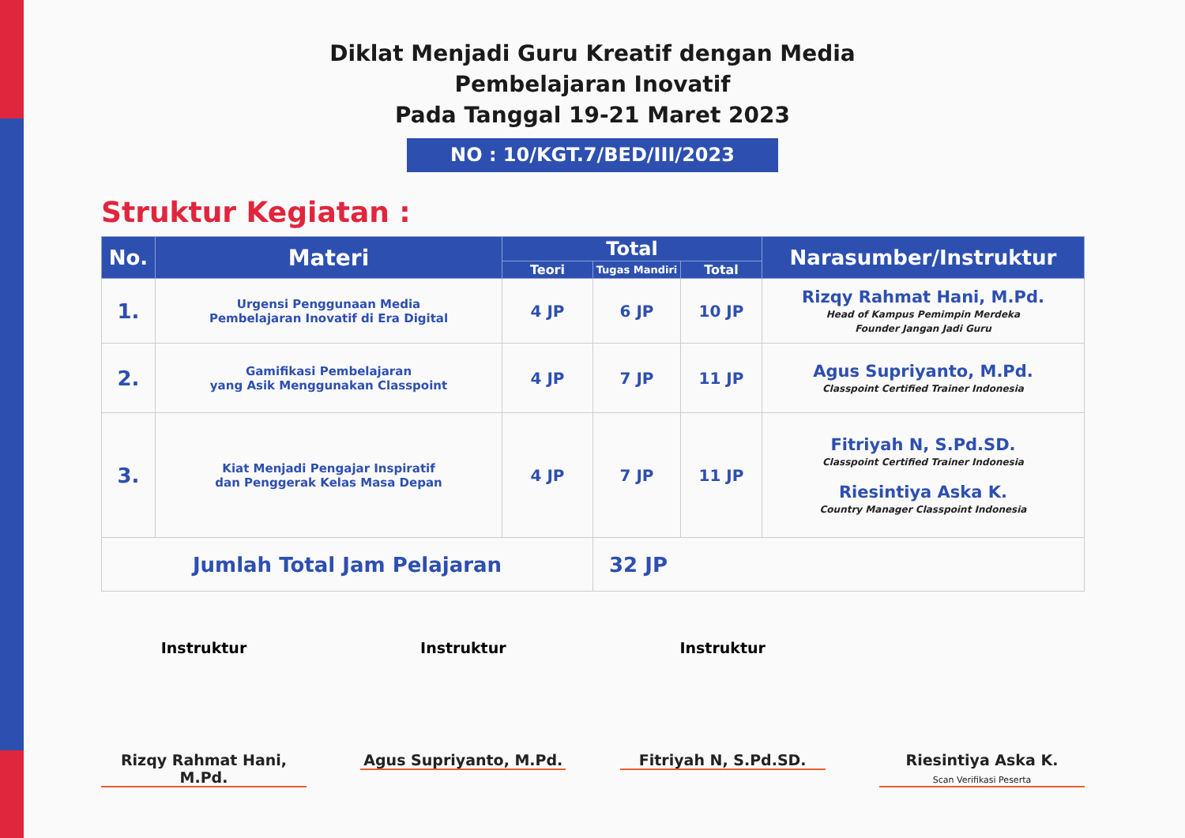Diklat Menjadi Guru Kreatif dengan Media
Pembelajaran Inovatif
Pada Tanggal 19-21 Maret 2023
NO : 10/KGT.7/BED/III/2023
Struktur Kegiatan :
| No. | Materi | Total | | | Narasumber/Instruktur |
| --- | --- | --- | --- | --- | --- |
| | | Teori | Tugas Mandiri | Total | |
| 1. | Urgensi Penggunaan Media Pembelajaran Inovatif di Era Digital | 4 JP | 6 JP | 10 JP | Rizqy Rahmat Hani, M.Pd. Head of Kampus Pemimpin Merdeka Founder Jangan Jadi Guru |
| 2. | Gamifikasi Pembelajaran yang Asik Menggunakan Classpoint | 4 JP | 7 JP | 11 JP | Agus Supriyanto, M.Pd. Classpoint Certified Trainer Indonesia |
| 3. | Kiat Menjadi Pengajar Inspiratif dan Penggerak Kelas Masa Depan | 4 JP | 7 JP | 11 JP | Fitriyah N, S.Pd.SD. Classpoint Certified Trainer Indonesia Riesintiya Aska K. Country Manager Classpoint Indonesia |
| Jumlah Total Jam Pelajaran | | | 32 JP | | |
Instruktur
Rizqy Rahmat Hani, M.Pd.
Instruktur
Agus Supriyanto, M.Pd.
Instruktur
Fitriyah N, S.Pd.SD.
Riesintiya Aska K.
Scan Verifikasi Peserta